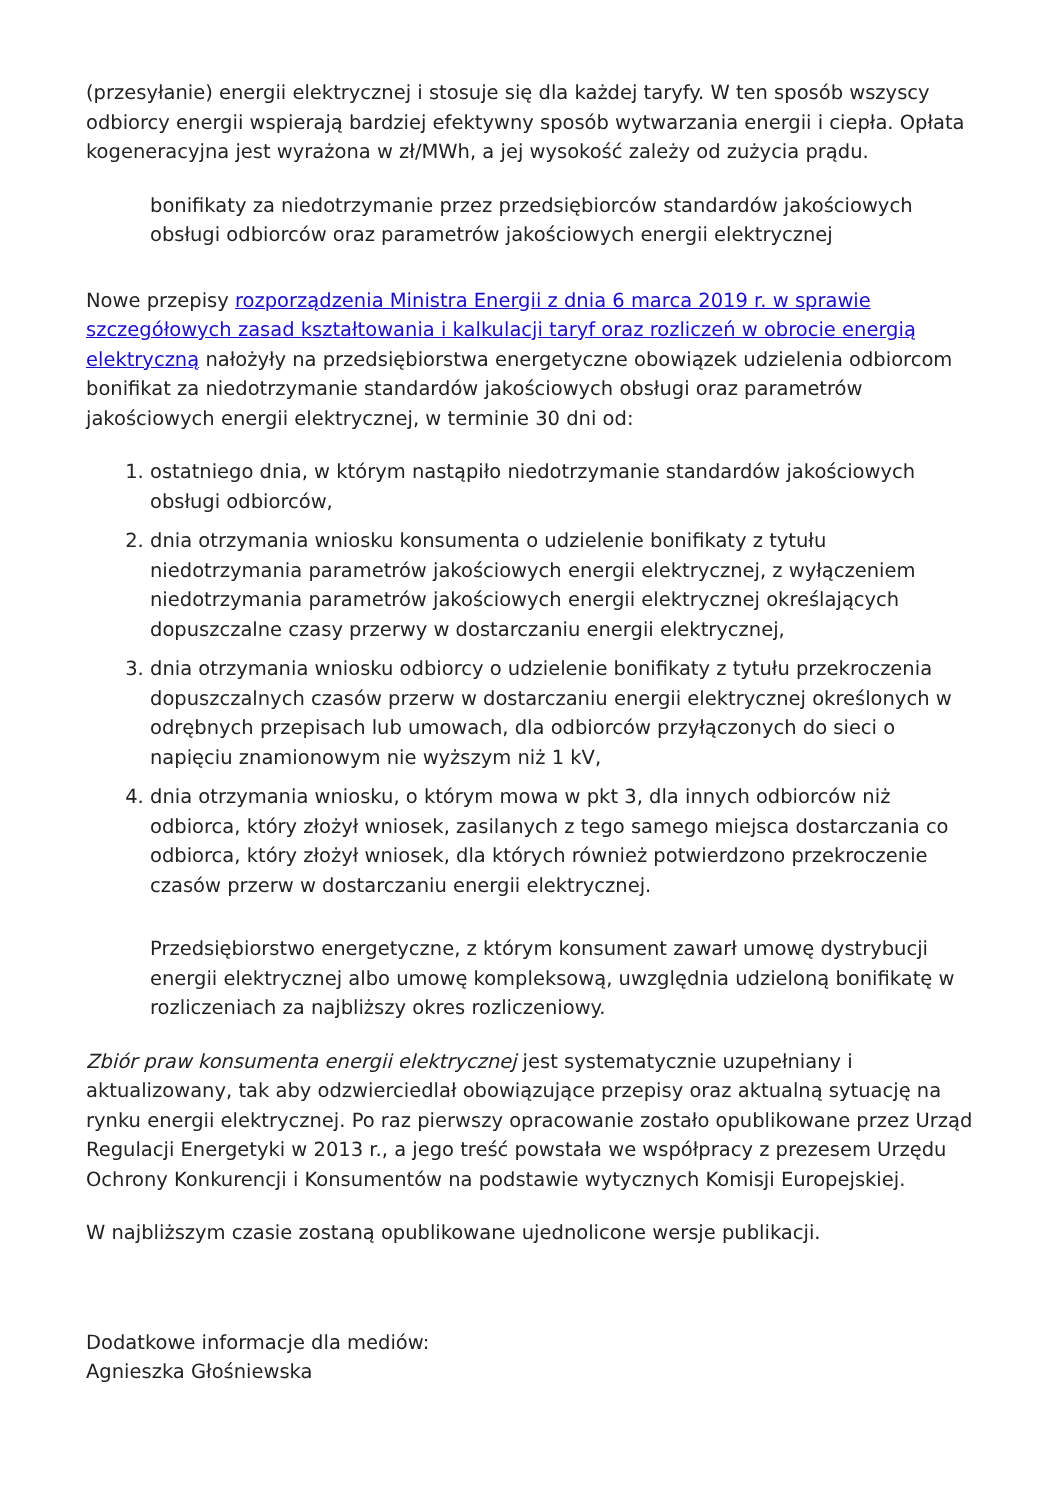(przesyłanie) energii elektrycznej i stosuje się dla każdej taryfy. W ten sposób wszyscy odbiorcy energii wspierają bardziej efektywny sposób wytwarzania energii i ciepła. Opłata kogeneracyjna jest wyrażona w zł/MWh, a jej wysokość zależy od zużycia prądu.
bonifikaty za niedotrzymanie przez przedsiębiorców standardów jakościowych obsługi odbiorców oraz parametrów jakościowych energii elektrycznej
Nowe przepisy rozporządzenia Ministra Energii z dnia 6 marca 2019 r. w sprawie szczegółowych zasad kształtowania i kalkulacji taryf oraz rozliczeń w obrocie energią elektryczną nałożyły na przedsiębiorstwa energetyczne obowiązek udzielenia odbiorcom bonifikat za niedotrzymanie standardów jakościowych obsługi oraz parametrów jakościowych energii elektrycznej, w terminie 30 dni od:
1. ostatniego dnia, w którym nastąpiło niedotrzymanie standardów jakościowych obsługi odbiorców,
2. dnia otrzymania wniosku konsumenta o udzielenie bonifikaty z tytułu niedotrzymania parametrów jakościowych energii elektrycznej, z wyłączeniem niedotrzymania parametrów jakościowych energii elektrycznej określających dopuszczalne czasy przerwy w dostarczaniu energii elektrycznej,
3. dnia otrzymania wniosku odbiorcy o udzielenie bonifikaty z tytułu przekroczenia dopuszczalnych czasów przerw w dostarczaniu energii elektrycznej określonych w odrębnych przepisach lub umowach, dla odbiorców przyłączonych do sieci o napięciu znamionowym nie wyższym niż 1 kV,
4. dnia otrzymania wniosku, o którym mowa w pkt 3, dla innych odbiorców niż odbiorca, który złożył wniosek, zasilanych z tego samego miejsca dostarczania co odbiorca, który złożył wniosek, dla których również potwierdzono przekroczenie czasów przerw w dostarczaniu energii elektrycznej.
Przedsiębiorstwo energetyczne, z którym konsument zawarł umowę dystrybucji energii elektrycznej albo umowę kompleksową, uwzględnia udzieloną bonifikatę w rozliczeniach za najbliższy okres rozliczeniowy.
Zbiór praw konsumenta energii elektrycznej jest systematycznie uzupełniany i aktualizowany, tak aby odzwierciedlał obowiązujące przepisy oraz aktualną sytuację na rynku energii elektrycznej. Po raz pierwszy opracowanie zostało opublikowane przez Urząd Regulacji Energetyki w 2013 r., a jego treść powstała we współpracy z prezesem Urzędu Ochrony Konkurencji i Konsumentów na podstawie wytycznych Komisji Europejskiej.
W najbliższym czasie zostaną opublikowane ujednolicone wersje publikacji.
Dodatkowe informacje dla mediów:
Agnieszka Głośniewska